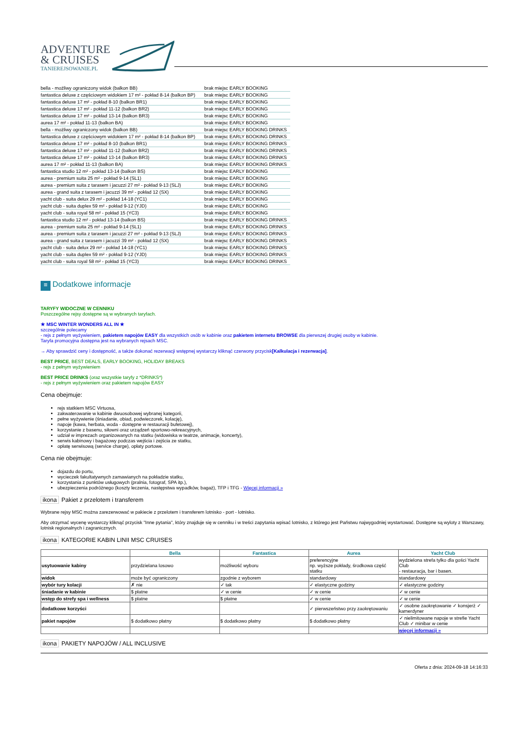ADVENTURE
& CRUISES
TANIEREJSOWANIE.PL
| bella - możliwy ograniczony widok (balkon BB) | brak miejsc | EARLY BOOKING |
| fantastica deluxe z częściowym widokiem 17 m² - pokład 8-14 (balkon BP) | brak miejsc | EARLY BOOKING |
| fantastica deluxe 17 m² - pokład 8-10 (balkon BR1) | brak miejsc | EARLY BOOKING |
| fantastica deluxe 17 m² - pokład 11-12 (balkon BR2) | brak miejsc | EARLY BOOKING |
| fantastica deluxe 17 m² - pokład 13-14 (balkon BR3) | brak miejsc | EARLY BOOKING |
| aurea 17 m² - pokład 11-13 (balkon BA) | brak miejsc | EARLY BOOKING |
| bella - możliwy ograniczony widok (balkon BB) | brak miejsc | EARLY BOOKING DRINKS |
| fantastica deluxe z częściowym widokiem 17 m² - pokład 8-14 (balkon BP) | brak miejsc | EARLY BOOKING DRINKS |
| fantastica deluxe 17 m² - pokład 8-10 (balkon BR1) | brak miejsc | EARLY BOOKING DRINKS |
| fantastica deluxe 17 m² - pokład 11-12 (balkon BR2) | brak miejsc | EARLY BOOKING DRINKS |
| fantastica deluxe 17 m² - pokład 13-14 (balkon BR3) | brak miejsc | EARLY BOOKING DRINKS |
| aurea 17 m² - pokład 11-13 (balkon BA) | brak miejsc | EARLY BOOKING DRINKS |
| fantastica studio 12 m² - pokład 13-14 (balkon BS) | brak miejsc | EARLY BOOKING |
| aurea - premium suita 25 m² - pokład 9-14 (SL1) | brak miejsc | EARLY BOOKING |
| aurea - premium suita z tarasem i jacuzzi 27 m² - pokład 9-13 (SLJ) | brak miejsc | EARLY BOOKING |
| aurea - grand suita z tarasem i jacuzzi 39 m² - pokład 12 (SX) | brak miejsc | EARLY BOOKING |
| yacht club - suita delux 29 m² - pokład 14-18 (YC1) | brak miejsc | EARLY BOOKING |
| yacht club - suita duplex 59 m² - pokład 9-12 (YJD) | brak miejsc | EARLY BOOKING |
| yacht club - suita royal 58 m² - pokład 15 (YC3) | brak miejsc | EARLY BOOKING |
| fantastica studio 12 m² - pokład 13-14 (balkon BS) | brak miejsc | EARLY BOOKING DRINKS |
| aurea - premium suita 25 m² - pokład 9-14 (SL1) | brak miejsc | EARLY BOOKING DRINKS |
| aurea - premium suita z tarasem i jacuzzi 27 m² - pokład 9-13 (SLJ) | brak miejsc | EARLY BOOKING DRINKS |
| aurea - grand suita z tarasem i jacuzzi 39 m² - pokład 12 (SX) | brak miejsc | EARLY BOOKING DRINKS |
| yacht club - suita delux 29 m² - pokład 14-18 (YC1) | brak miejsc | EARLY BOOKING DRINKS |
| yacht club - suita duplex 59 m² - pokład 9-12 (YJD) | brak miejsc | EARLY BOOKING DRINKS |
| yacht club - suita royal 58 m² - pokład 15 (YC3) | brak miejsc | EARLY BOOKING DRINKS |
≡ Dodatkowe informacje
TARYFY WIDOCZNE W CENNIKU
Poszczególne rejsy dostępne są w wybranych taryfach.
★ MSC WINTER WONDERS ALL IN ★
szczególnie polecamy
- rejs z pełnym wyżywieniem, pakietem napojów EASY dla wszystkich osób w kabinie oraz pakietem internetu BROWSE dla pierwszej drugiej osoby w kabinie.
Taryfa promocyjna dostępna jest na wybranych rejsach MSC.
→ Aby sprawdzić ceny i dostępność, a także dokonać rezerwacji wstępnej wystarczy kliknąć czerwony przycisk[Kalkulacja i rezerwacja].
BEST PRICE, BEST DEALS, EARLY BOOKING, HOLIDAY BREAKS
- rejs z pełnym wyżywieniem
BEST PRICE DRINKS (oraz wszystkie taryfy z *DRINKS*)
- rejs z pełnym wyżywieniem oraz pakietem napojów EASY
Cena obejmuje:
rejs statkiem MSC Virtuosa,
zakwaterowanie w kabinie dwuosobowej wybranej kategorii,
pełne wyżywienie (śniadanie, obiad, podwieczorek, kolację),
napoje (kawa, herbata, woda - dostępne w restauracji bufetowej),
korzystanie z basenu, siłowni oraz urządzeń sportowo-rekreacyjnych,
udział w imprezach organizowanych na statku (widowiska w teatrze, animacje, koncerty),
serwis kabinowy i bagażowy podczas wejścia i zejścia ze statku,
opłatę serwisową (service charge), opłaty portowe.
Cena nie obejmuje:
dojazdu do portu,
wycieczek fakultatywnych zamawianych na pokładzie statku,
korzystania z punktów usługowych (pralnia, fotograf, SPA itp.),
ubezpieczenia podróżnego (koszty leczenia, następstwa wypadków, bagaż), TFP i TFG - Więcej informacji »
ikona Pakiet z przelotem i transferem
Wybrane rejsy MSC można zarezerwować w pakiecie z przelotem i transferem lotnisko - port - lotnisko.
Aby otrzymać wycenę wystarczy kliknąć przycisk "Inne pytania", który znajduje się w cenniku i w treści zapytania wpisać lotnisko, z którego jest Państwu najwygodniej wystartować. Dostępne są wyloty z Warszawy, lotnisk regionalnych i zagranicznych.
ikona KATEGORIE KABIN LINII MSC CRUISES
| | Bella | Fantastica | Aurea | Yacht Club |
| usytuowanie kabiny | przydzielana losowo | możliwość wyboru | preferencyjne np. wyższe pokłady, środkowa część statku | wydzielona strefa tylko dla gości Yacht Club - restauracja, bar i basen. |
| widok | może być ograniczony | zgodnie z wyborem | standardowy | standardowy |
| wybór tury kolacji | ✗ nie | ✓ tak | ✓ elastyczne godziny | ✓ elastyczne godziny |
| śniadanie w kabinie | $ płatne | ✓ w cenie | ✓ w cenie | ✓ w cenie |
| wstęp do strefy spa i wellness | $ płatne | $ płatne | ✓ w cenie | ✓ w cenie |
| dodatkowe korzyści | | | ✓ pierwszeństwo przy zaokrętowaniu | ✓ osobne zaokrętowanie ✓ konsjerż ✓ kamerdyner |
| pakiet napojów | $ dodatkowo płatny | $ dodatkowo płatny | $ dodatkowo płatny | ✓ nielimitowane napoje w strefie Yacht Club ✓ minibar w cenie |
| | | | | więcej informacji » |
ikona PAKIETY NAPOJÓW / ALL INCLUSIVE
Oferta z dnia: 2024-09-18 14:16:33